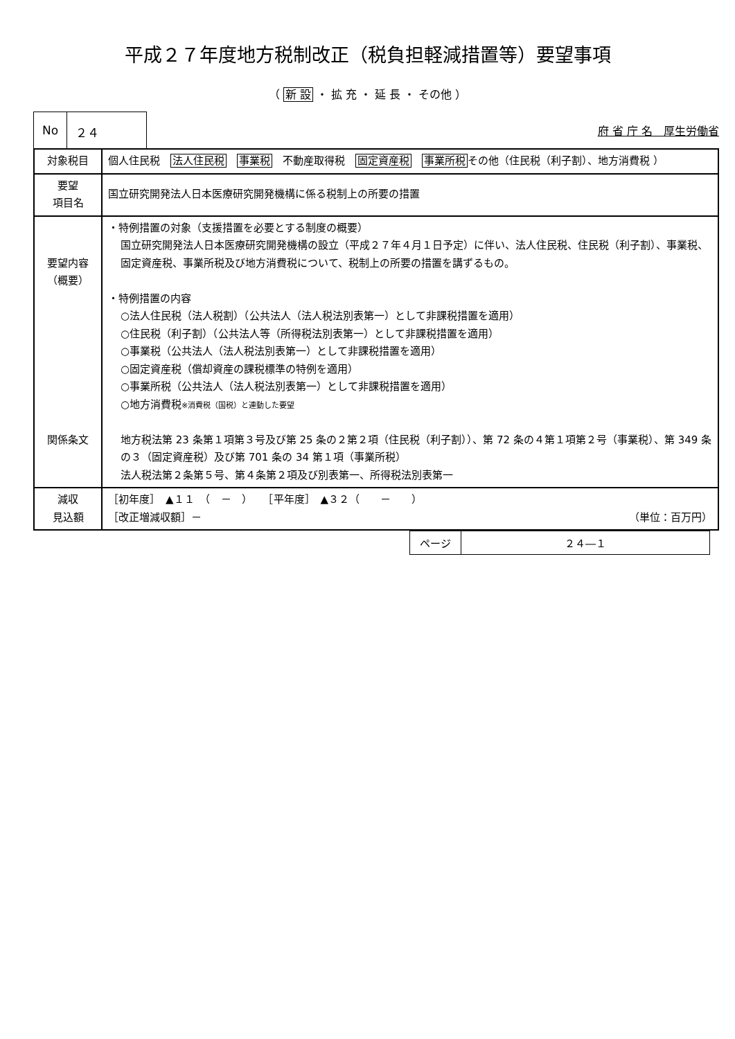平成２７年度地方税制改正（税負担軽減措置等）要望事項
（ 新 設 ・ 拡 充 ・ 延 長 ・ その他 ）
No ２４
府 省 庁 名　厚生労働省
| 対象税目 | 個人住民税 法人住民税 事業税 不動産取得税 固定資産税 事業所税 その他（住民税（利子割）、地方消費税 ） |
| 要望 項目名 | 国立研究開発法人日本医療研究開発機構に係る税制上の所要の措置 |
| 要望内容 （概要） 関係条文 | ・特例措置の対象（支援措置を必要とする制度の概要） 国立研究開発法人日本医療研究開発機構の設立（平成２７年４月１日予定）に伴い、法人住民税、住民税（利子割）、事業税、固定資産税、事業所税及び地方消費税について、税制上の所要の措置を講ずるもの。 ・特例措置の内容 ○法人住民税（法人税割）（公共法人（法人税法別表第一）として非課税措置を適用） ○住民税（利子割）（公共法人等（所得税法別表第一）として非課税措置を適用） ○事業税（公共法人（法人税法別表第一）として非課税措置を適用） ○固定資産税（償却資産の課税標準の特例を適用） ○事業所税（公共法人（法人税法別表第一）として非課税措置を適用） ○地方消費税 ※消費税（国税）と連動した要望 地方税法第 23 条第１項第３号及び第 25 条の２第２項（住民税（利子割））、第 72 条の４第１項第２号（事業税）、第 349 条の３（固定資産税）及び第 701 条の 34 第１項（事業所税） 法人税法第２条第５号、第４条第２項及び別表第一、所得税法別表第一 |
| 減収 見込額 | ［初年度］ ▲１１ （ － ） ［平年度］ ▲３２（ － ） ［改正増減収額］－ （単位：百万円） |
| ページ | ２４―１ |